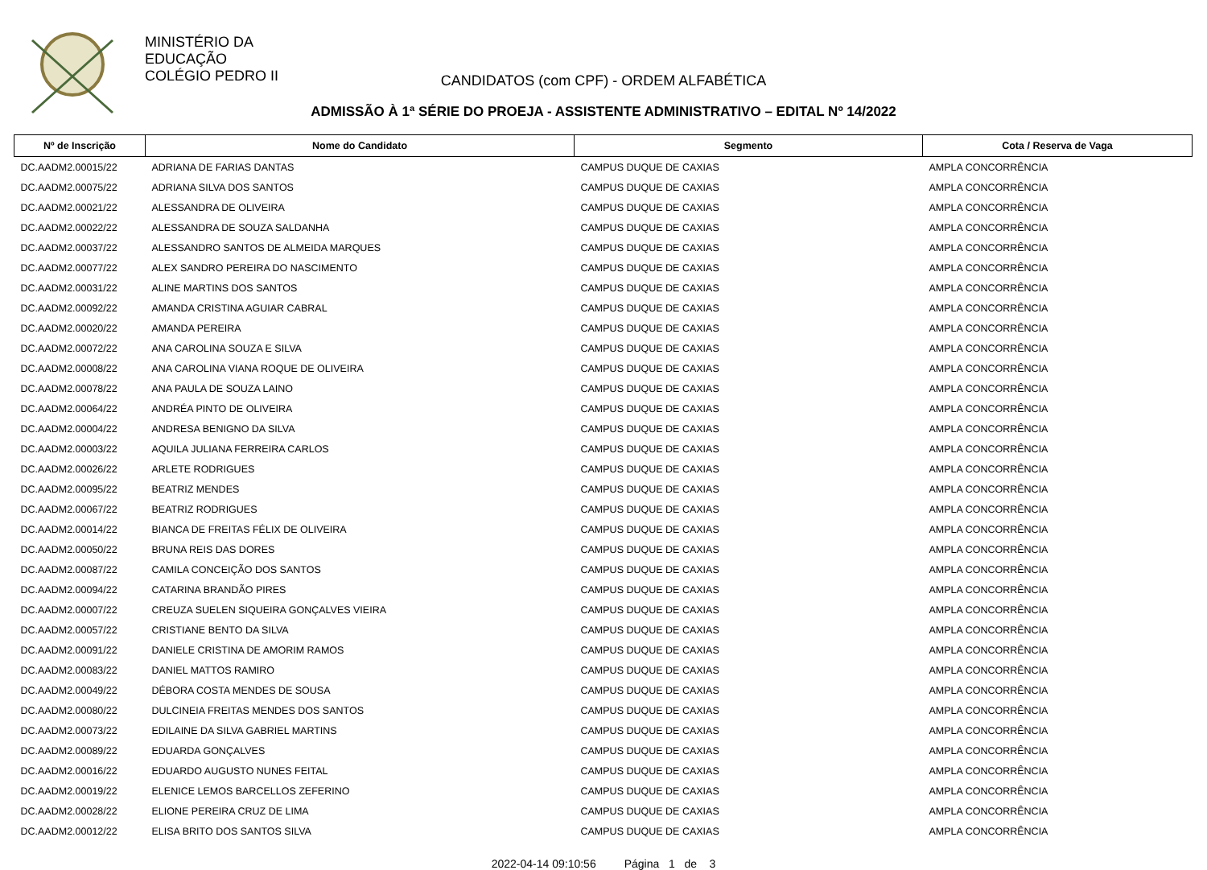MINISTÉRIO DA
EDUCAÇÃO
COLÉGIO PEDRO II
CANDIDATOS (com CPF) - ORDEM ALFABÉTICA
ADMISSÃO À 1ª SÉRIE DO PROEJA - ASSISTENTE ADMINISTRATIVO – EDITAL Nº 14/2022
| Nº de Inscrição | Nome do Candidato | Segmento | Cota / Reserva de Vaga |
| --- | --- | --- | --- |
| DC.AADM2.00015/22 | ADRIANA DE FARIAS DANTAS | CAMPUS DUQUE DE CAXIAS | AMPLA CONCORRÊNCIA |
| DC.AADM2.00075/22 | ADRIANA SILVA DOS SANTOS | CAMPUS DUQUE DE CAXIAS | AMPLA CONCORRÊNCIA |
| DC.AADM2.00021/22 | ALESSANDRA DE OLIVEIRA | CAMPUS DUQUE DE CAXIAS | AMPLA CONCORRÊNCIA |
| DC.AADM2.00022/22 | ALESSANDRA DE SOUZA SALDANHA | CAMPUS DUQUE DE CAXIAS | AMPLA CONCORRÊNCIA |
| DC.AADM2.00037/22 | ALESSANDRO SANTOS DE ALMEIDA MARQUES | CAMPUS DUQUE DE CAXIAS | AMPLA CONCORRÊNCIA |
| DC.AADM2.00077/22 | ALEX SANDRO PEREIRA DO NASCIMENTO | CAMPUS DUQUE DE CAXIAS | AMPLA CONCORRÊNCIA |
| DC.AADM2.00031/22 | ALINE MARTINS DOS SANTOS | CAMPUS DUQUE DE CAXIAS | AMPLA CONCORRÊNCIA |
| DC.AADM2.00092/22 | AMANDA CRISTINA AGUIAR CABRAL | CAMPUS DUQUE DE CAXIAS | AMPLA CONCORRÊNCIA |
| DC.AADM2.00020/22 | AMANDA PEREIRA | CAMPUS DUQUE DE CAXIAS | AMPLA CONCORRÊNCIA |
| DC.AADM2.00072/22 | ANA CAROLINA SOUZA E SILVA | CAMPUS DUQUE DE CAXIAS | AMPLA CONCORRÊNCIA |
| DC.AADM2.00008/22 | ANA CAROLINA VIANA ROQUE DE OLIVEIRA | CAMPUS DUQUE DE CAXIAS | AMPLA CONCORRÊNCIA |
| DC.AADM2.00078/22 | ANA PAULA DE SOUZA LAINO | CAMPUS DUQUE DE CAXIAS | AMPLA CONCORRÊNCIA |
| DC.AADM2.00064/22 | ANDRÉA PINTO DE OLIVEIRA | CAMPUS DUQUE DE CAXIAS | AMPLA CONCORRÊNCIA |
| DC.AADM2.00004/22 | ANDRESA BENIGNO DA SILVA | CAMPUS DUQUE DE CAXIAS | AMPLA CONCORRÊNCIA |
| DC.AADM2.00003/22 | AQUILA JULIANA FERREIRA CARLOS | CAMPUS DUQUE DE CAXIAS | AMPLA CONCORRÊNCIA |
| DC.AADM2.00026/22 | ARLETE RODRIGUES | CAMPUS DUQUE DE CAXIAS | AMPLA CONCORRÊNCIA |
| DC.AADM2.00095/22 | BEATRIZ MENDES | CAMPUS DUQUE DE CAXIAS | AMPLA CONCORRÊNCIA |
| DC.AADM2.00067/22 | BEATRIZ RODRIGUES | CAMPUS DUQUE DE CAXIAS | AMPLA CONCORRÊNCIA |
| DC.AADM2.00014/22 | BIANCA DE FREITAS FÉLIX DE OLIVEIRA | CAMPUS DUQUE DE CAXIAS | AMPLA CONCORRÊNCIA |
| DC.AADM2.00050/22 | BRUNA REIS DAS DORES | CAMPUS DUQUE DE CAXIAS | AMPLA CONCORRÊNCIA |
| DC.AADM2.00087/22 | CAMILA CONCEIÇÃO DOS SANTOS | CAMPUS DUQUE DE CAXIAS | AMPLA CONCORRÊNCIA |
| DC.AADM2.00094/22 | CATARINA BRANDÃO PIRES | CAMPUS DUQUE DE CAXIAS | AMPLA CONCORRÊNCIA |
| DC.AADM2.00007/22 | CREUZA SUELEN SIQUEIRA GONÇALVES VIEIRA | CAMPUS DUQUE DE CAXIAS | AMPLA CONCORRÊNCIA |
| DC.AADM2.00057/22 | CRISTIANE BENTO DA SILVA | CAMPUS DUQUE DE CAXIAS | AMPLA CONCORRÊNCIA |
| DC.AADM2.00091/22 | DANIELE CRISTINA DE AMORIM RAMOS | CAMPUS DUQUE DE CAXIAS | AMPLA CONCORRÊNCIA |
| DC.AADM2.00083/22 | DANIEL MATTOS RAMIRO | CAMPUS DUQUE DE CAXIAS | AMPLA CONCORRÊNCIA |
| DC.AADM2.00049/22 | DÉBORA COSTA MENDES DE SOUSA | CAMPUS DUQUE DE CAXIAS | AMPLA CONCORRÊNCIA |
| DC.AADM2.00080/22 | DULCINEIA FREITAS MENDES DOS SANTOS | CAMPUS DUQUE DE CAXIAS | AMPLA CONCORRÊNCIA |
| DC.AADM2.00073/22 | EDILAINE DA SILVA GABRIEL MARTINS | CAMPUS DUQUE DE CAXIAS | AMPLA CONCORRÊNCIA |
| DC.AADM2.00089/22 | EDUARDA GONÇALVES | CAMPUS DUQUE DE CAXIAS | AMPLA CONCORRÊNCIA |
| DC.AADM2.00016/22 | EDUARDO AUGUSTO NUNES FEITAL | CAMPUS DUQUE DE CAXIAS | AMPLA CONCORRÊNCIA |
| DC.AADM2.00019/22 | ELENICE LEMOS BARCELLOS ZEFERINO | CAMPUS DUQUE DE CAXIAS | AMPLA CONCORRÊNCIA |
| DC.AADM2.00028/22 | ELIONE PEREIRA CRUZ DE LIMA | CAMPUS DUQUE DE CAXIAS | AMPLA CONCORRÊNCIA |
| DC.AADM2.00012/22 | ELISA BRITO DOS SANTOS SILVA | CAMPUS DUQUE DE CAXIAS | AMPLA CONCORRÊNCIA |
2022-04-14 09:10:56 Página 1 de 3